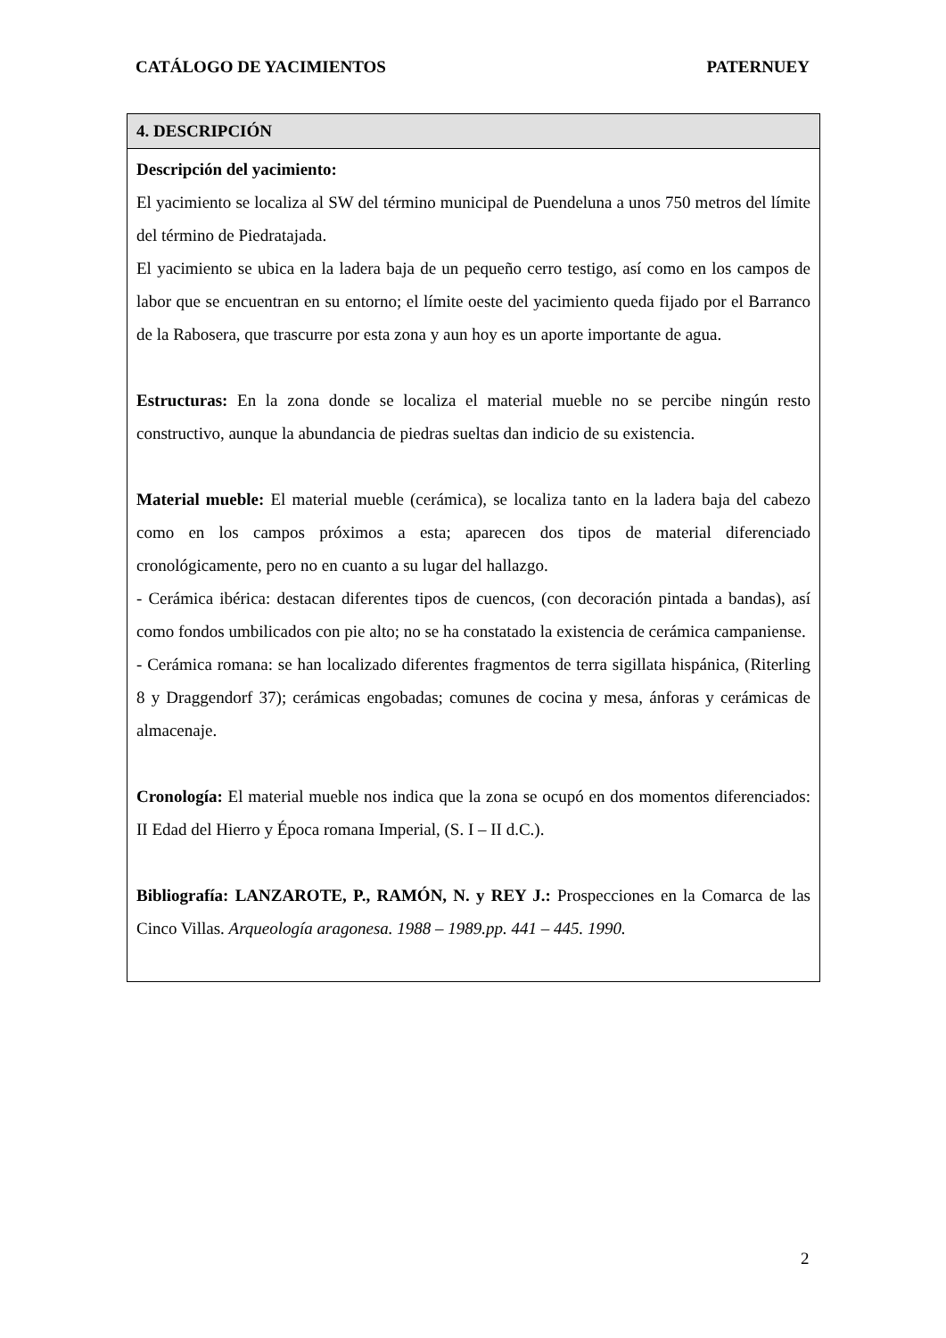CATÁLOGO DE YACIMIENTOS PATERNUEY
| 4. DESCRIPCIÓN |
| --- |
| Descripción del yacimiento: El yacimiento se localiza al SW del término municipal de Puendeluna a unos 750 metros del límite del término de Piedratajada. El yacimiento se ubica en la ladera baja de un pequeño cerro testigo, así como en los campos de labor que se encuentran en su entorno; el límite oeste del yacimiento queda fijado por el Barranco de la Rabosera, que trascurre por esta zona y aun hoy es un aporte importante de agua. Estructuras: En la zona donde se localiza el material mueble no se percibe ningún resto constructivo, aunque la abundancia de piedras sueltas dan indicio de su existencia. Material mueble: El material mueble (cerámica), se localiza tanto en la ladera baja del cabezo como en los campos próximos a esta; aparecen dos tipos de material diferenciado cronológicamente, pero no en cuanto a su lugar del hallazgo. - Cerámica ibérica: destacan diferentes tipos de cuencos, (con decoración pintada a bandas), así como fondos umbilicados con pie alto; no se ha constatado la existencia de cerámica campaniense. - Cerámica romana: se han localizado diferentes fragmentos de terra sigillata hispánica, (Riterling 8 y Draggendorf 37); cerámicas engobadas; comunes de cocina y mesa, ánforas y cerámicas de almacenaje. Cronología: El material mueble nos indica que la zona se ocupó en dos momentos diferenciados: II Edad del Hierro y Época romana Imperial, (S. I – II d.C.). Bibliografía: LANZAROTE, P., RAMÓN, N. y REY J.: Prospecciones en la Comarca de las Cinco Villas. Arqueología aragonesa. 1988 – 1989.pp. 441 – 445. 1990. |
2